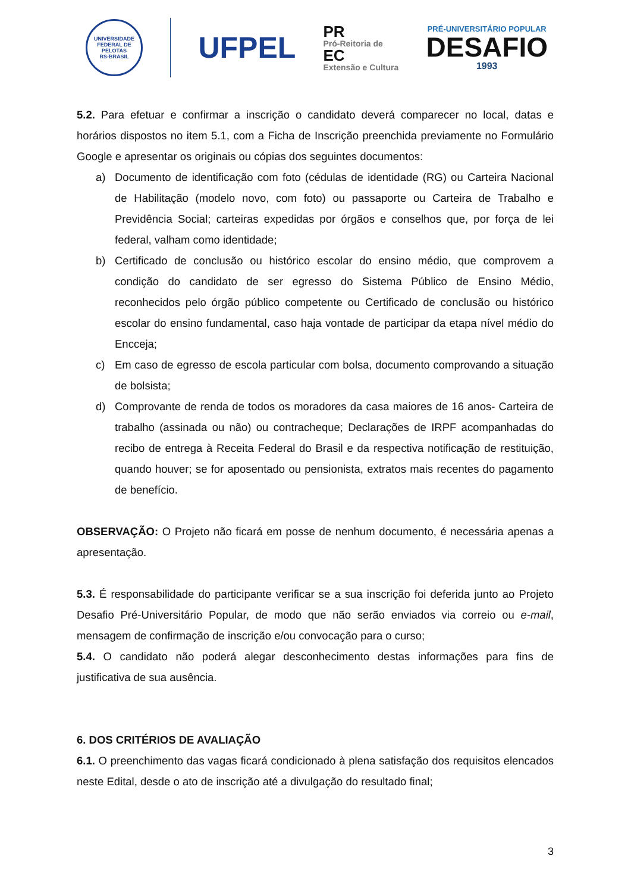UNIVERSIDADE FEDERAL DE PELOTAS
RS-BRASIL
UFPEL
PR
Pró-Reitoria de
EC
Extensão e Cultura
PRÉ-UNIVERSITÁRIO POPULAR
DESAFIO
1993
5.2. Para efetuar e confirmar a inscrição o candidato deverá comparecer no local, datas e horários dispostos no item 5.1, com a Ficha de Inscrição preenchida previamente no Formulário Google e apresentar os originais ou cópias dos seguintes documentos:
a) Documento de identificação com foto (cédulas de identidade (RG) ou Carteira Nacional de Habilitação (modelo novo, com foto) ou passaporte ou Carteira de Trabalho e Previdência Social; carteiras expedidas por órgãos e conselhos que, por força de lei federal, valham como identidade;
b) Certificado de conclusão ou histórico escolar do ensino médio, que comprovem a condição do candidato de ser egresso do Sistema Público de Ensino Médio, reconhecidos pelo órgão público competente ou Certificado de conclusão ou histórico escolar do ensino fundamental, caso haja vontade de participar da etapa nível médio do Encceja;
c) Em caso de egresso de escola particular com bolsa, documento comprovando a situação de bolsista;
d) Comprovante de renda de todos os moradores da casa maiores de 16 anos- Carteira de trabalho (assinada ou não) ou contracheque; Declarações de IRPF acompanhadas do recibo de entrega à Receita Federal do Brasil e da respectiva notificação de restituição, quando houver; se for aposentado ou pensionista, extratos mais recentes do pagamento de benefício.
OBSERVAÇÃO: O Projeto não ficará em posse de nenhum documento, é necessária apenas a apresentação.
5.3. É responsabilidade do participante verificar se a sua inscrição foi deferida junto ao Projeto Desafio Pré-Universitário Popular, de modo que não serão enviados via correio ou e-mail, mensagem de confirmação de inscrição e/ou convocação para o curso;
5.4. O candidato não poderá alegar desconhecimento destas informações para fins de justificativa de sua ausência.
6. DOS CRITÉRIOS DE AVALIAÇÃO
6.1. O preenchimento das vagas ficará condicionado à plena satisfação dos requisitos elencados neste Edital, desde o ato de inscrição até a divulgação do resultado final;
3